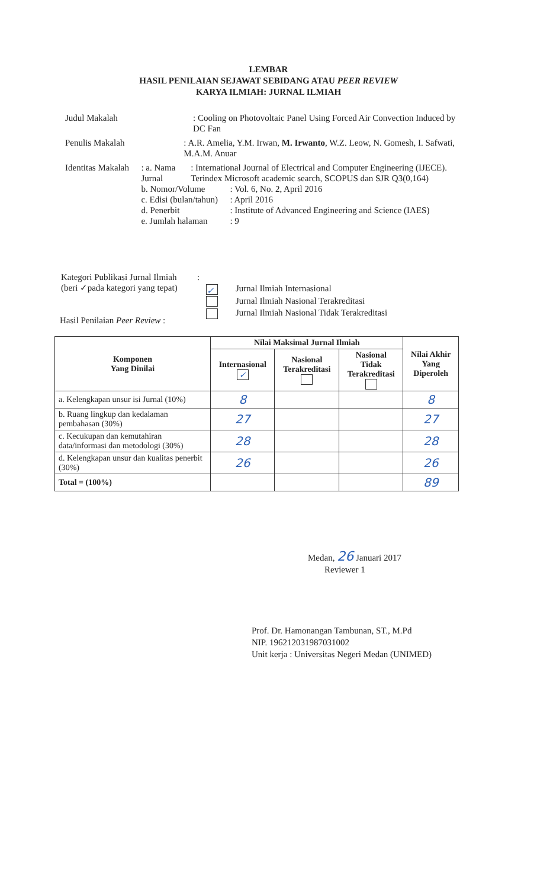LEMBAR
HASIL PENILAIAN SEJAWAT SEBIDANG ATAU PEER REVIEW
KARYA ILMIAH: JURNAL ILMIAH
Judul Makalah : Cooling on Photovoltaic Panel Using Forced Air Convection Induced by DC Fan
Penulis Makalah : A.R. Amelia, Y.M. Irwan, M. Irwanto, W.Z. Leow, N. Gomesh, I. Safwati, M.A.M. Anuar
Identitas Makalah : a. Nama Jurnal : International Journal of Electrical and Computer Engineering (IJECE). Terindex Microsoft academic search, SCOPUS dan SJR Q3(0,164)
b. Nomor/Volume : Vol. 6, No. 2, April 2016
c. Edisi (bulan/tahun)
: April 2016
d. Penerbit : Institute of Advanced Engineering and Science (IAES)
e. Jumlah halaman
: 9
Kategori Publikasi Jurnal Ilmiah
(beri ✓pada kategori yang tepat)
:
✓ Jurnal Ilmiah Internasional
Jurnal Ilmiah Nasional Terakreditasi
Jurnal Ilmiah Nasional Tidak Terakreditasi
Hasil Penilaian Peer Review :
| Komponen Yang Dinilai | Nilai Maksimal Jurnal Ilmiah | | | Nilai Akhir Yang Diperoleh |
| --- | --- | --- | --- | --- |
| | Internasional ✓ | Nasional Terakreditasi | Nasional Tidak Terakreditasi | |
| a. Kelengkapan unsur isi Jurnal (10%) | 8 | | | 8 |
| b. Ruang lingkup dan kedalaman pembahasan (30%) | 27 | | | 27 |
| c. Kecukupan dan kemutahiran data/informasi dan metodologi (30%) | 28 | | | 28 |
| d. Kelengkapan unsur dan kualitas penerbit (30%) | 26 | | | 26 |
| Total = (100%) | | | | 89 |
Medan, 26 Januari 2017
Reviewer 1
Prof. Dr. Hamonangan Tambunan, ST., M.Pd
NIP. 196212031987031002
Unit kerja : Universitas Negeri Medan (UNIMED)